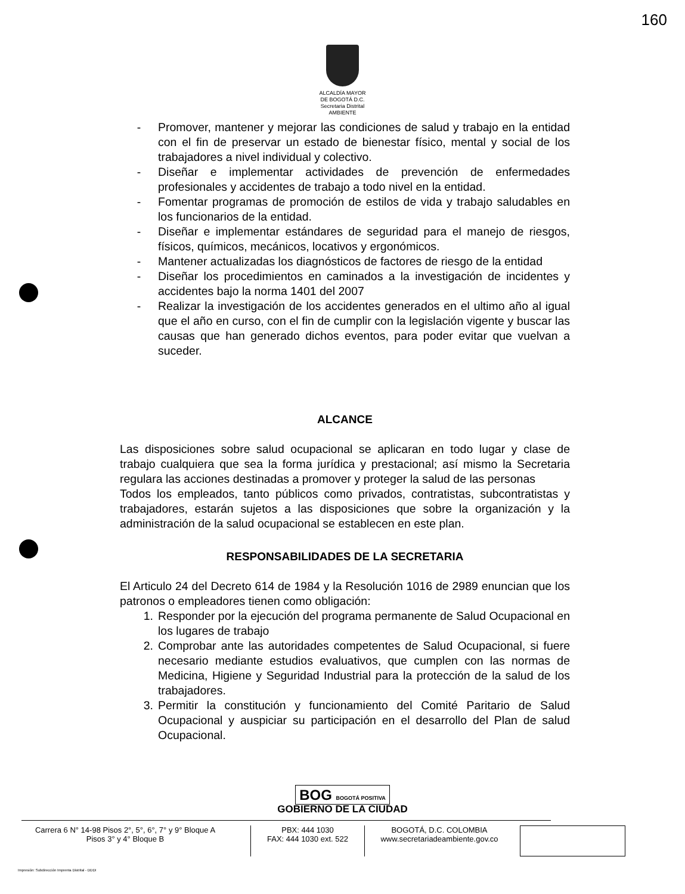160
ALCALDÍA MAYOR
DE BOGOTÁ D.C.
Secretaria Distrital
AMBIENTE
- Promover, mantener y mejorar las condiciones de salud y trabajo en la entidad con el fin de preservar un estado de bienestar físico, mental y social de los trabajadores a nivel individual y colectivo.
- Diseñar e implementar actividades de prevención de enfermedades profesionales y accidentes de trabajo a todo nivel en la entidad.
- Fomentar programas de promoción de estilos de vida y trabajo saludables en los funcionarios de la entidad.
- Diseñar e implementar estándares de seguridad para el manejo de riesgos, físicos, químicos, mecánicos, locativos y ergonómicos.
- Mantener actualizadas los diagnósticos de factores de riesgo de la entidad
- Diseñar los procedimientos en caminados a la investigación de incidentes y accidentes bajo la norma 1401 del 2007
- Realizar la investigación de los accidentes generados en el ultimo año al igual que el año en curso, con el fin de cumplir con la legislación vigente y buscar las causas que han generado dichos eventos, para poder evitar que vuelvan a suceder.
ALCANCE
Las disposiciones sobre salud ocupacional se aplicaran en todo lugar y clase de trabajo cualquiera que sea la forma jurídica y prestacional; así mismo la Secretaria regulara las acciones destinadas a promover y proteger la salud de las personas
Todos los empleados, tanto públicos como privados, contratistas, subcontratistas y trabajadores, estarán sujetos a las disposiciones que sobre la organización y la administración de la salud ocupacional se establecen en este plan.
RESPONSABILIDADES DE LA SECRETARIA
El Articulo 24 del Decreto 614 de 1984 y la Resolución 1016 de 2989 enuncian que los patronos o empleadores tienen como obligación:
1. Responder por la ejecución del programa permanente de Salud Ocupacional en los lugares de trabajo
2. Comprobar ante las autoridades competentes de Salud Ocupacional, si fuere necesario mediante estudios evaluativos, que cumplen con las normas de Medicina, Higiene y Seguridad Industrial para la protección de la salud de los trabajadores.
3. Permitir la constitución y funcionamiento del Comité Paritario de Salud Ocupacional y auspiciar su participación en el desarrollo del Plan de salud Ocupacional.
BOG BOGOTÁ POSITIVA
GOBIERNO DE LA CIUDAD
Carrera 6 N° 14-98 Pisos 2°, 5°, 6°, 7° y 9° Bloque A
Pisos 3° y 4° Bloque B
PBX: 444 1030
FAX: 444 1030 ext. 522
BOGOTÁ, D.C. COLOMBIA
www.secretariadeambiente.gov.co
Impresión: Subdirección Imprenta Distrital - DDDI